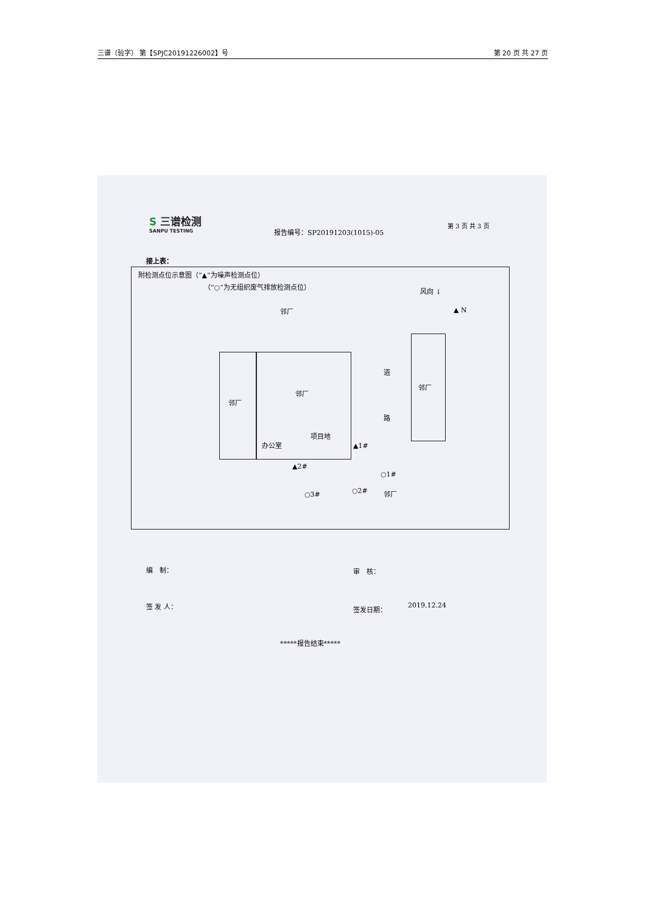三谱（验字） 第【SPJC20191226002】号 第 20 页 共 27 页
S 三谱检测
SANPU TESTING
报告编号：SP20191203(1015)-05
第 3 页 共 3 页
接上表：
附检测点位示意图（“▲”为噪声检测点位）
（“○”为无组织废气排放检测点位）
风向 ↓
▲ N
邻厂
邻厂
邻厂
办公室
项目地
▲1#
▲2#
道
路
邻厂
○1#
○2#
○3# 邻厂
编　制： 审　核：
签 发 人： 签发日期： 2019.12.24
*****报告结束*****